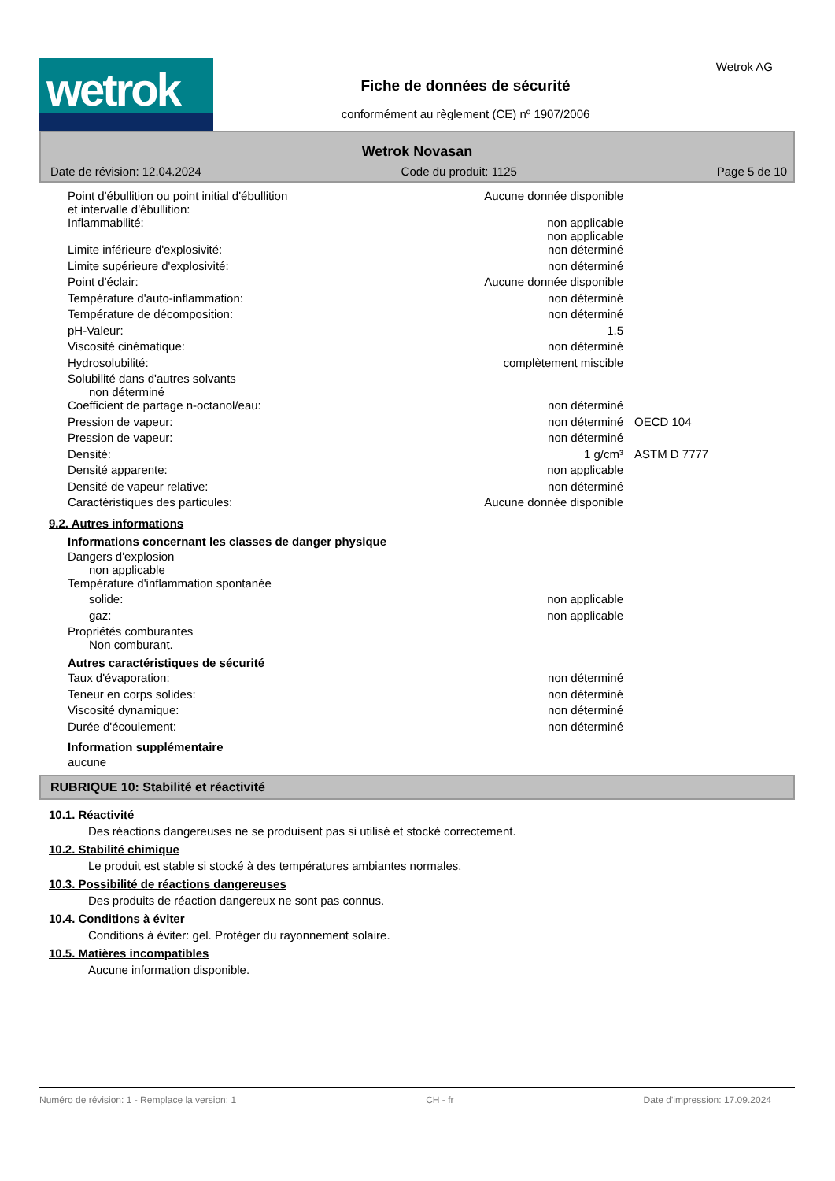wetrok
Fiche de données de sécurité
conformément au règlement (CE) nº 1907/2006
Wetrok AG
Wetrok Novasan
Date de révision: 12.04.2024 Code du produit: 1125 Page 5 de 10
| Point d'ébullition ou point initial d'ébullition et intervalle d'ébullition: | Aucune donnée disponible | |
| Inflammabilité: | non applicable non applicable | |
| Limite inférieure d'explosivité: | non déterminé | |
| Limite supérieure d'explosivité: | non déterminé | |
| Point d'éclair: | Aucune donnée disponible | |
| Température d'auto-inflammation: | non déterminé | |
| Température de décomposition: | non déterminé | |
| pH-Valeur: | 1.5 | |
| Viscosité cinématique: | non déterminé | |
| Hydrosolubilité: | complètement miscible | |
| Solubilité dans d'autres solvants non déterminé | | |
| Coefficient de partage n-octanol/eau: | non déterminé | |
| Pression de vapeur: | non déterminé | OECD 104 |
| Pression de vapeur: | non déterminé | |
| Densité: | 1 g/cm³ | ASTM D 7777 |
| Densité apparente: | non applicable | |
| Densité de vapeur relative: | non déterminé | |
| Caractéristiques des particules: | Aucune donnée disponible | |
9.2. Autres informations
Informations concernant les classes de danger physique
| Dangers d'explosion non applicable | |
| Température d'inflammation spontanée | |
| solide: | non applicable |
| gaz: | non applicable |
| Propriétés comburantes Non comburant. | |
Autres caractéristiques de sécurité
| Taux d'évaporation: | non déterminé |
| Teneur en corps solides: | non déterminé |
| Viscosité dynamique: | non déterminé |
| Durée d'écoulement: | non déterminé |
Information supplémentaire
aucune
RUBRIQUE 10: Stabilité et réactivité
10.1. Réactivité
Des réactions dangereuses ne se produisent pas si utilisé et stocké correctement.
10.2. Stabilité chimique
Le produit est stable si stocké à des températures ambiantes normales.
10.3. Possibilité de réactions dangereuses
Des produits de réaction dangereux ne sont pas connus.
10.4. Conditions à éviter
Conditions à éviter: gel. Protéger du rayonnement solaire.
10.5. Matières incompatibles
Aucune information disponible.
Numéro de révision: 1 - Remplace la version: 1 CH - fr Date d'impression: 17.09.2024